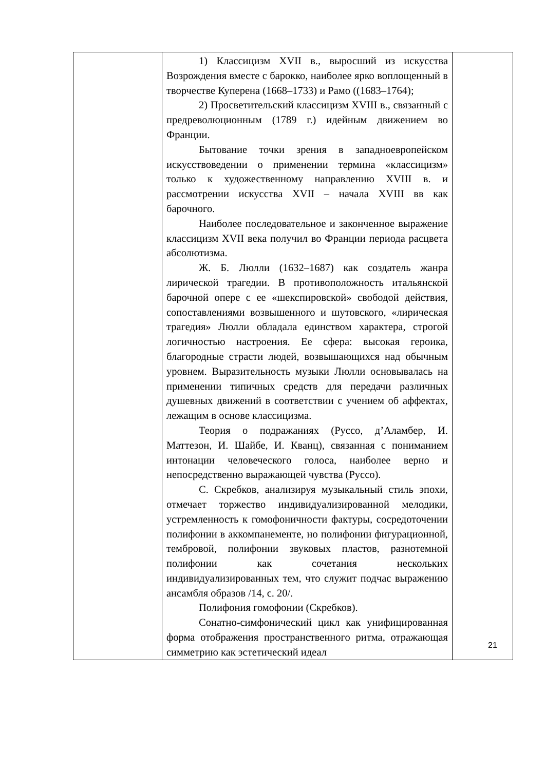| | 1) Классицизм XVII в., выросший из искусства Возрождения вместе с барокко, наиболее ярко воплощенный в творчестве Куперена (1668–1733) и Рамо ((1683–1764); 2) Просветительский классицизм XVIII в., связанный с предреволюционным (1789 г.) идейным движением во Франции. Бытование точки зрения в западноевропейском искусствоведении о применении термина «классицизм» только к художественному направлению XVIII в. и рассмотрении искусства XVII – начала XVIII вв как барочного. Наиболее последовательное и законченное выражение классицизм XVII века получил во Франции периода расцвета абсолютизма. Ж. Б. Люлли (1632–1687) как создатель жанра лирической трагедии. В противоположность итальянской барочной опере с ее «шекспировской» свободой действия, сопоставлениями возвышенного и шутовского, «лирическая трагедия» Люлли обладала единством характера, строгой логичностью настроения. Ее сфера: высокая героика, благородные страсти людей, возвышающихся над обычным уровнем. Выразительность музыки Люлли основывалась на применении типичных средств для передачи различных душевных движений в соответствии с учением об аффектах, лежащим в основе классицизма. Теория о подражаниях (Руссо, д’Аламбер, И. Маттезон, И. Шайбе, И. Кванц), связанная с пониманием интонации человеческого голоса, наиболее верно и непосредственно выражающей чувства (Руссо). С. Скребков, анализируя музыкальный стиль эпохи, отмечает торжество индивидуализированной мелодики, устремленность к гомофоничности фактуры, сосредоточении полифонии в аккомпанементе, но полифонии фигурационной, тембровой, полифонии звуковых пластов, разнотемной полифонии как сочетания нескольких индивидуализированных тем, что служит подчас выражению ансамбля образов /14, с. 20/. Полифония гомофонии (Скребков). Сонатно-симфонический цикл как унифицированная форма отображения пространственного ритма, отражающая симметрию как эстетический идеал | |
21